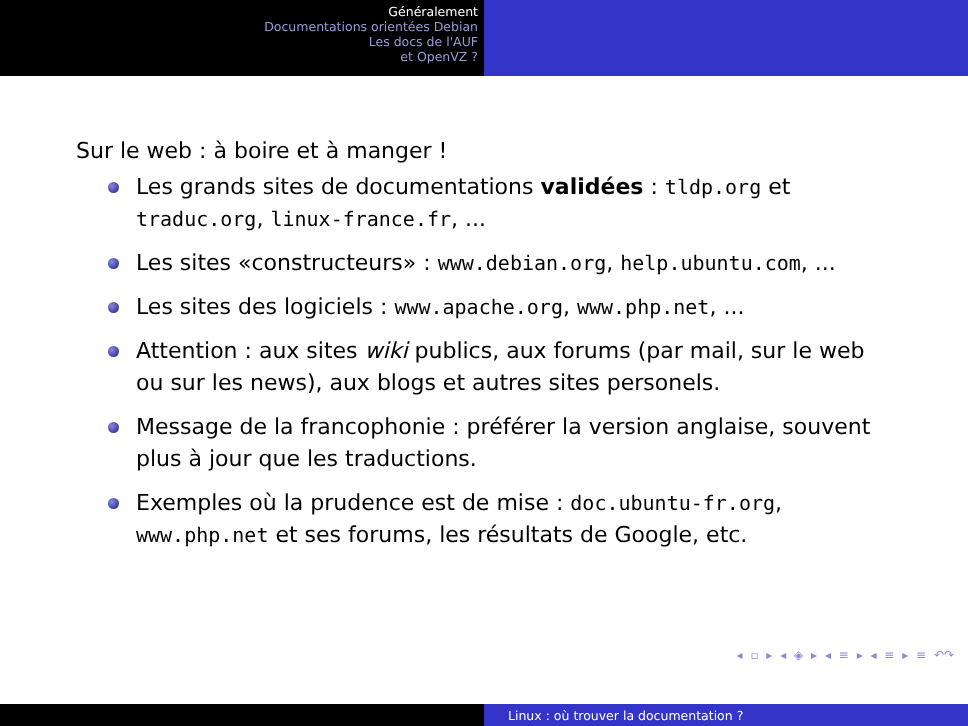Généralement
Documentations orientées Debian
Les docs de l'AUF
et OpenVZ ?
Sur le web : à boire et à manger !
Les grands sites de documentations validées : tldp.org et traduc.org, linux-france.fr, ...
Les sites «constructeurs» : www.debian.org, help.ubuntu.com, ...
Les sites des logiciels : www.apache.org, www.php.net, ...
Attention : aux sites wiki publics, aux forums (par mail, sur le web ou sur les news), aux blogs et autres sites personels.
Message de la francophonie : préférer la version anglaise, souvent plus à jour que les traductions.
Exemples où la prudence est de mise : doc.ubuntu-fr.org, www.php.net et ses forums, les résultats de Google, etc.
◂ ▫ ▸ ◂ ◈ ▸ ◂ ≡ ▸ ◂ ≡ ▸ ≡ ↶↷
Linux : où trouver la documentation ?